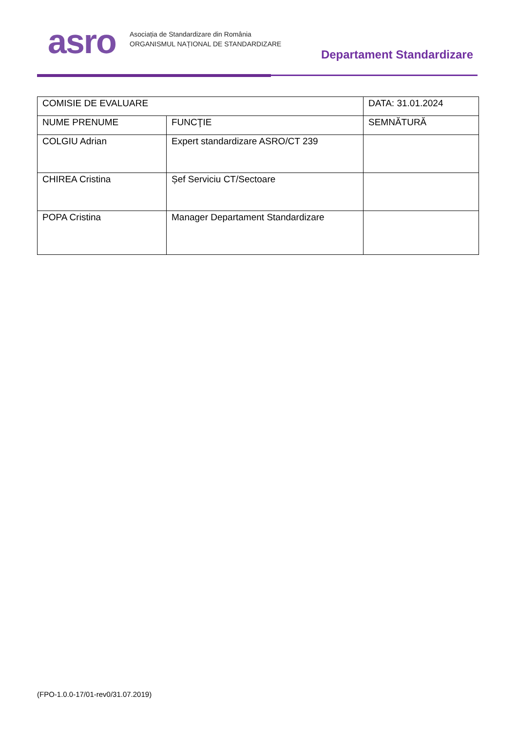asro
Asociația de Standardizare din România
ORGANISMUL NAȚIONAL DE STANDARDIZARE
Departament Standardizare
| COMISIE DE EVALUARE | | DATA: 31.01.2024 |
| NUME PRENUME | FUNCŢIE | SEMNĂTURĂ |
| COLGIU Adrian | Expert standardizare ASRO/CT 239 | |
| CHIREA Cristina | Șef Serviciu CT/Sectoare | |
| POPA Cristina | Manager Departament Standardizare | |
(FPO-1.0.0-17/01-rev0/31.07.2019)